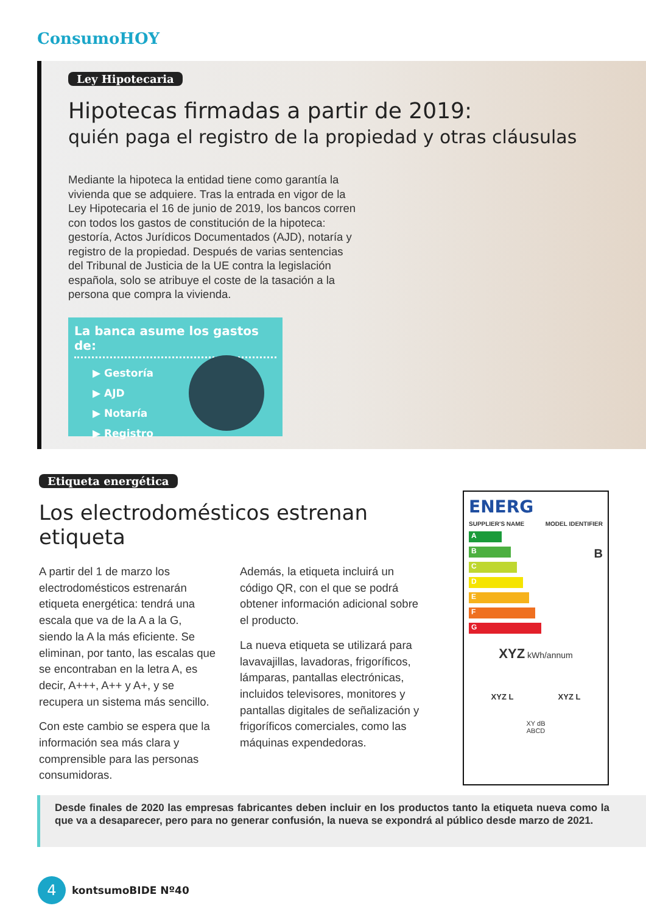ConsumoHOY
Ley Hipotecaria
Hipotecas firmadas a partir de 2019:
quién paga el registro de la propiedad y otras cláusulas
Mediante la hipoteca la entidad tiene como garantía la vivienda que se adquiere. Tras la entrada en vigor de la Ley Hipotecaria el 16 de junio de 2019, los bancos corren con todos los gastos de constitución de la hipoteca: gestoría, Actos Jurídicos Documentados (AJD), notaría y registro de la propiedad. Después de varias sentencias del Tribunal de Justicia de la UE contra la legislación española, solo se atribuye el coste de la tasación a la persona que compra la vivienda.
La banca asume los gastos de:
▶ Gestoría
▶ AJD
▶ Notaría
▶ Registro
Etiqueta energética
Los electrodomésticos estrenan etiqueta
A partir del 1 de marzo los electrodomésticos estrenarán etiqueta energética: tendrá una escala que va de la A a la G, siendo la A la más eficiente. Se eliminan, por tanto, las escalas que se encontraban en la letra A, es decir, A+++, A++ y A+, y se recupera un sistema más sencillo.
Con este cambio se espera que la información sea más clara y comprensible para las personas consumidoras.
Además, la etiqueta incluirá un código QR, con el que se podrá obtener información adicional sobre el producto.
La nueva etiqueta se utilizará para lavavajillas, lavadoras, frigoríficos, lámparas, pantallas electrónicas, incluidos televisores, monitores y pantallas digitales de señalización y frigoríficos comerciales, como las máquinas expendedoras.
ENERG
SUPPLIER'S NAME MODEL IDENTIFIER
A
B
C
D
E
F
G
B
XYZ kWh/annum
XYZ L XYZ L
XY dB
ABCD
Desde finales de 2020 las empresas fabricantes deben incluir en los productos tanto la etiqueta nueva como la que va a desaparecer, pero para no generar confusión, la nueva se expondrá al público desde marzo de 2021.
4
kontsumoBIDE Nº40